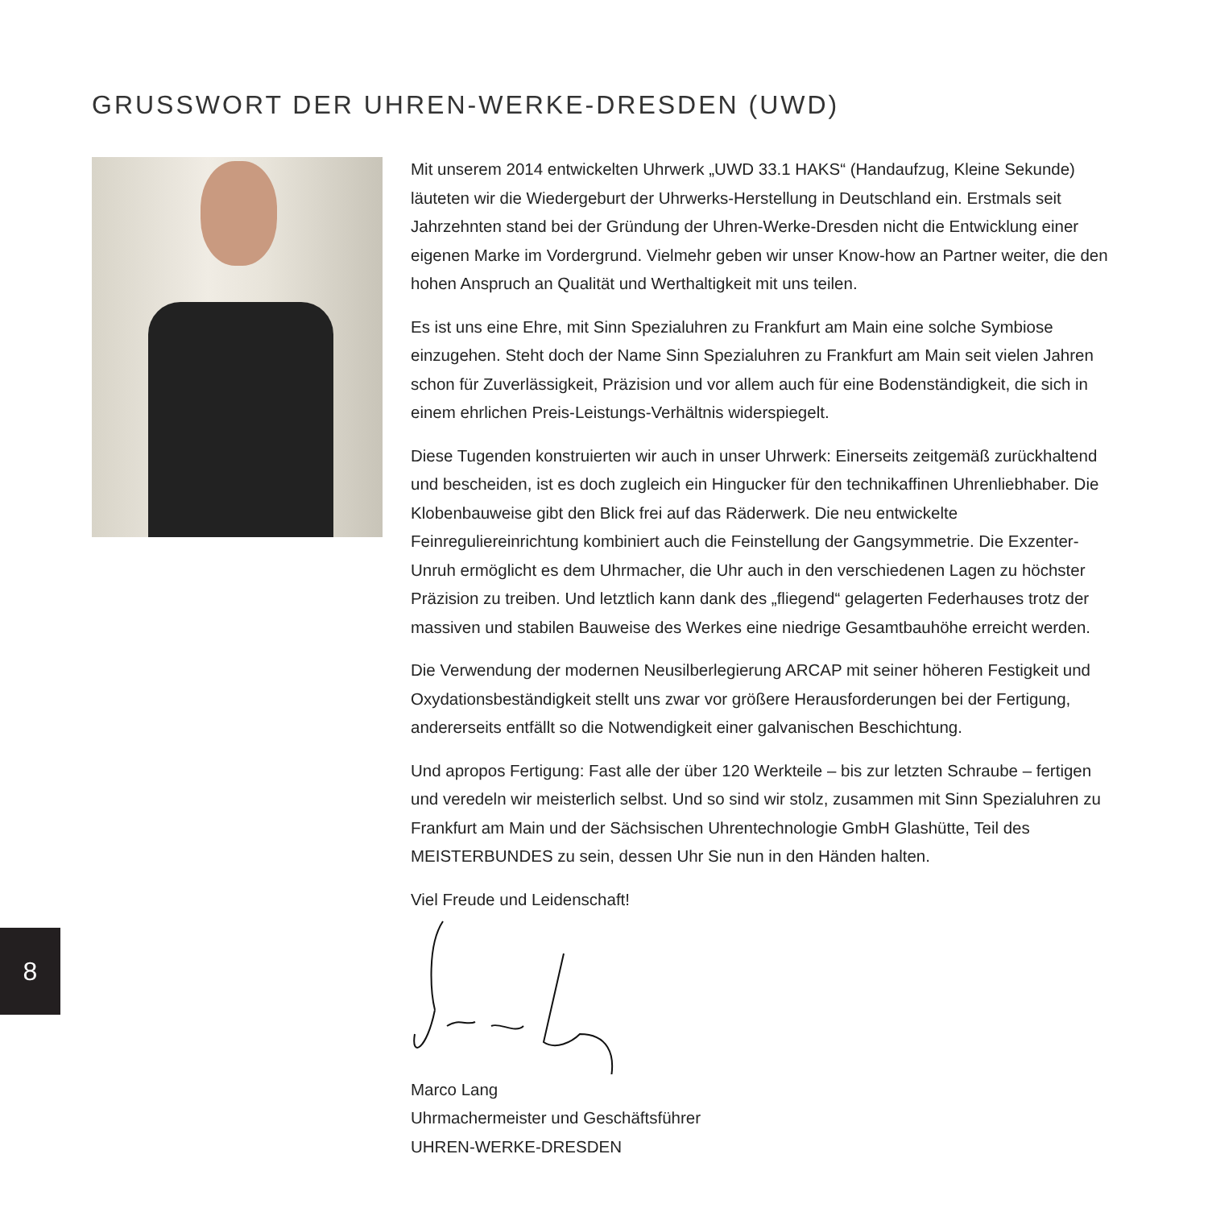GRUSSWORT DER UHREN-WERKE-DRESDEN (UWD)
Mit unserem 2014 entwickelten Uhrwerk „UWD 33.1 HAKS“ (Handaufzug, Kleine Sekunde) läuteten wir die Wiedergeburt der Uhrwerks-Herstellung in Deutschland ein. Erstmals seit Jahrzehnten stand bei der Gründung der Uhren-Werke-Dresden nicht die Entwicklung einer eigenen Marke im Vordergrund. Vielmehr geben wir unser Know-how an Partner weiter, die den hohen Anspruch an Qualität und Werthaltigkeit mit uns teilen.
Es ist uns eine Ehre, mit Sinn Spezialuhren zu Frankfurt am Main eine solche Symbiose einzugehen. Steht doch der Name Sinn Spezialuhren zu Frankfurt am Main seit vielen Jahren schon für Zuverlässigkeit, Präzision und vor allem auch für eine Bodenständigkeit, die sich in einem ehrlichen Preis-Leistungs-Verhältnis widerspiegelt.
Diese Tugenden konstruierten wir auch in unser Uhrwerk: Einerseits zeitgemäß zurückhaltend und bescheiden, ist es doch zugleich ein Hingucker für den technikaffinen Uhrenliebhaber. Die Klobenbauweise gibt den Blick frei auf das Räderwerk. Die neu entwickelte Feinreguliereinrichtung kombiniert auch die Feinstellung der Gangsymmetrie. Die Exzenter-Unruh ermöglicht es dem Uhrmacher, die Uhr auch in den verschiedenen Lagen zu höchster Präzision zu treiben. Und letztlich kann dank des „fliegend“ gelagerten Federhauses trotz der massiven und stabilen Bauweise des Werkes eine niedrige Gesamtbauhöhe erreicht werden.
Die Verwendung der modernen Neusilberlegierung ARCAP mit seiner höheren Festigkeit und Oxydationsbeständigkeit stellt uns zwar vor größere Herausforderungen bei der Fertigung, andererseits entfällt so die Notwendigkeit einer galvanischen Beschichtung.
Und apropos Fertigung: Fast alle der über 120 Werkteile – bis zur letzten Schraube – fertigen und veredeln wir meisterlich selbst. Und so sind wir stolz, zusammen mit Sinn Spezialuhren zu Frankfurt am Main und der Sächsischen Uhrentechnologie GmbH Glashütte, Teil des MEISTERBUNDES zu sein, dessen Uhr Sie nun in den Händen halten.
Viel Freude und Leidenschaft!
Marco Lang
Uhrmachermeister und Geschäftsführer
UHREN-WERKE-DRESDEN
8